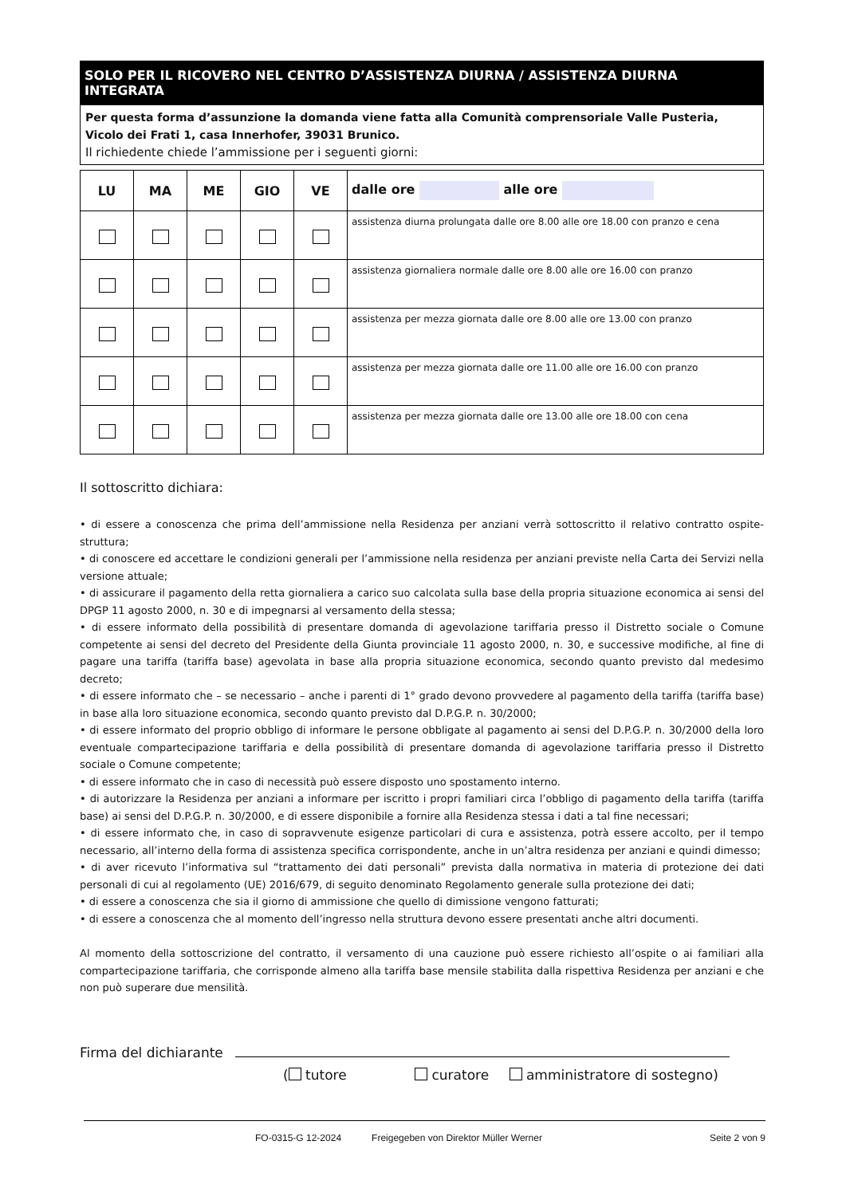SOLO PER IL RICOVERO NEL CENTRO D’ASSISTENZA DIURNA / ASSISTENZA DIURNA INTEGRATA
Per questa forma d’assunzione la domanda viene fatta alla Comunità comprensoriale Valle Pusteria, Vicolo dei Frati 1, casa Innerhofer, 39031 Brunico.
Il richiedente chiede l’ammissione per i seguenti giorni:
| LU | MA | ME | GIO | VE | dalle ore alle ore |
| --- | --- | --- | --- | --- | --- |
| | | | | | assistenza diurna prolungata dalle ore 8.00 alle ore 18.00 con pranzo e cena |
| | | | | | assistenza giornaliera normale dalle ore 8.00 alle ore 16.00 con pranzo |
| | | | | | assistenza per mezza giornata dalle ore 8.00 alle ore 13.00 con pranzo |
| | | | | | assistenza per mezza giornata dalle ore 11.00 alle ore 16.00 con pranzo |
| | | | | | assistenza per mezza giornata dalle ore 13.00 alle ore 18.00 con cena |
Il sottoscritto dichiara:
• di essere a conoscenza che prima dell’ammissione nella Residenza per anziani verrà sottoscritto il relativo contratto ospite-struttura;
• di conoscere ed accettare le condizioni generali per l’ammissione nella residenza per anziani previste nella Carta dei Servizi nella versione attuale;
• di assicurare il pagamento della retta giornaliera a carico suo calcolata sulla base della propria situazione economica ai sensi del DPGP 11 agosto 2000, n. 30 e di impegnarsi al versamento della stessa;
• di essere informato della possibilità di presentare domanda di agevolazione tariffaria presso il Distretto sociale o Comune competente ai sensi del decreto del Presidente della Giunta provinciale 11 agosto 2000, n. 30, e successive modifiche, al fine di pagare una tariffa (tariffa base) agevolata in base alla propria situazione economica, secondo quanto previsto dal medesimo decreto;
• di essere informato che – se necessario – anche i parenti di 1° grado devono provvedere al pagamento della tariffa (tariffa base) in base alla loro situazione economica, secondo quanto previsto dal D.P.G.P. n. 30/2000;
• di essere informato del proprio obbligo di informare le persone obbligate al pagamento ai sensi del D.P.G.P. n. 30/2000 della loro eventuale compartecipazione tariffaria e della possibilità di presentare domanda di agevolazione tariffaria presso il Distretto sociale o Comune competente;
• di essere informato che in caso di necessità può essere disposto uno spostamento interno.
• di autorizzare la Residenza per anziani a informare per iscritto i propri familiari circa l’obbligo di pagamento della tariffa (tariffa base) ai sensi del D.P.G.P. n. 30/2000, e di essere disponibile a fornire alla Residenza stessa i dati a tal fine necessari;
• di essere informato che, in caso di sopravvenute esigenze particolari di cura e assistenza, potrà essere accolto, per il tempo necessario, all’interno della forma di assistenza specifica corrispondente, anche in un’altra residenza per anziani e quindi dimesso;
• di aver ricevuto l’informativa sul “trattamento dei dati personali” prevista dalla normativa in materia di protezione dei dati personali di cui al regolamento (UE) 2016/679, di seguito denominato Regolamento generale sulla protezione dei dati;
• di essere a conoscenza che sia il giorno di ammissione che quello di dimissione vengono fatturati;
• di essere a conoscenza che al momento dell’ingresso nella struttura devono essere presentati anche altri documenti.
Al momento della sottoscrizione del contratto, il versamento di una cauzione può essere richiesto all’ospite o ai familiari alla compartecipazione tariffaria, che corrisponde almeno alla tariffa base mensile stabilita dalla rispettiva Residenza per anziani e che non può superare due mensilità.
Firma del dichiarante
( tutore curatore amministratore di sostegno)
FO-0315-G 12-2024 Freigegeben von Direktor Müller Werner Seite 2 von 9